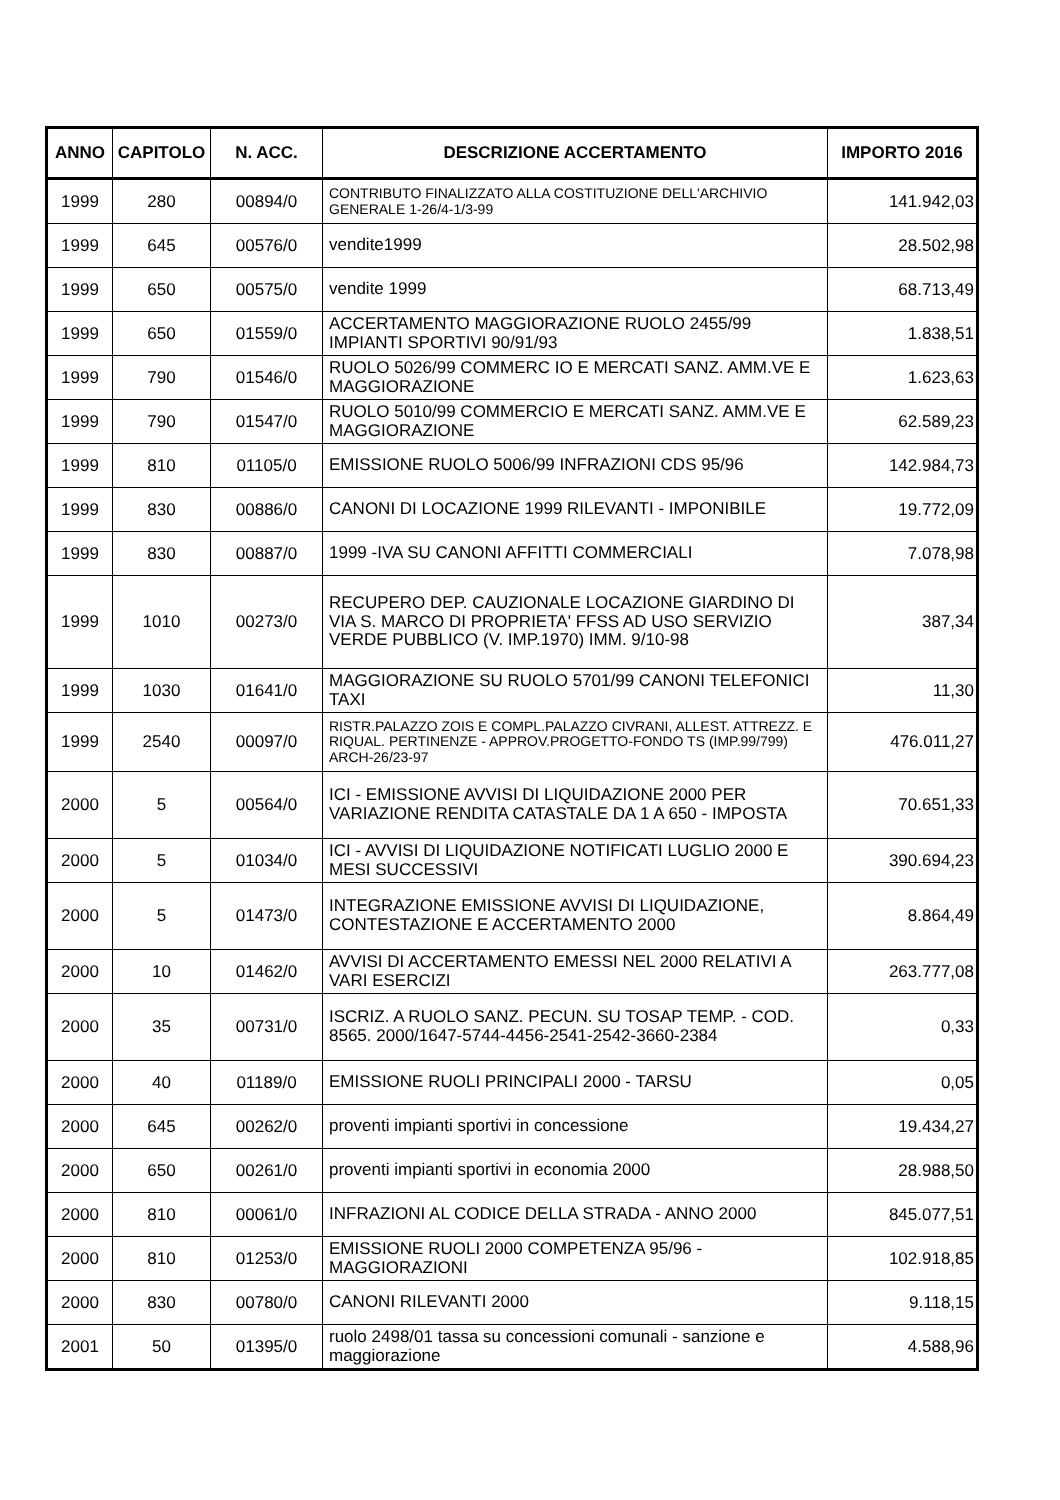| ANNO | CAPITOLO | N. ACC. | DESCRIZIONE ACCERTAMENTO | IMPORTO 2016 |
| --- | --- | --- | --- | --- |
| 1999 | 280 | 00894/0 | CONTRIBUTO FINALIZZATO ALLA COSTITUZIONE DELL'ARCHIVIO GENERALE 1-26/4-1/3-99 | 141.942,03 |
| 1999 | 645 | 00576/0 | vendite1999 | 28.502,98 |
| 1999 | 650 | 00575/0 | vendite 1999 | 68.713,49 |
| 1999 | 650 | 01559/0 | ACCERTAMENTO MAGGIORAZIONE RUOLO 2455/99 IMPIANTI SPORTIVI 90/91/93 | 1.838,51 |
| 1999 | 790 | 01546/0 | RUOLO 5026/99 COMMERC IO E MERCATI SANZ. AMM.VE E MAGGIORAZIONE | 1.623,63 |
| 1999 | 790 | 01547/0 | RUOLO 5010/99 COMMERCIO E MERCATI SANZ. AMM.VE E MAGGIORAZIONE | 62.589,23 |
| 1999 | 810 | 01105/0 | EMISSIONE RUOLO 5006/99 INFRAZIONI CDS 95/96 | 142.984,73 |
| 1999 | 830 | 00886/0 | CANONI DI LOCAZIONE 1999 RILEVANTI - IMPONIBILE | 19.772,09 |
| 1999 | 830 | 00887/0 | 1999 -IVA SU CANONI AFFITTI COMMERCIALI | 7.078,98 |
| 1999 | 1010 | 00273/0 | RECUPERO DEP. CAUZIONALE LOCAZIONE GIARDINO DI VIA S. MARCO DI PROPRIETA' FFSS AD USO SERVIZIO VERDE PUBBLICO (V. IMP.1970) IMM. 9/10-98 | 387,34 |
| 1999 | 1030 | 01641/0 | MAGGIORAZIONE SU RUOLO 5701/99 CANONI TELEFONICI TAXI | 11,30 |
| 1999 | 2540 | 00097/0 | RISTR.PALAZZO ZOIS E COMPL.PALAZZO CIVRANI, ALLEST. ATTREZZ. E RIQUAL. PERTINENZE - APPROV.PROGETTO-FONDO TS (IMP.99/799) ARCH-26/23-97 | 476.011,27 |
| 2000 | 5 | 00564/0 | ICI - EMISSIONE AVVISI DI LIQUIDAZIONE 2000 PER VARIAZIONE RENDITA CATASTALE DA 1 A 650 - IMPOSTA | 70.651,33 |
| 2000 | 5 | 01034/0 | ICI - AVVISI DI LIQUIDAZIONE NOTIFICATI LUGLIO 2000 E MESI SUCCESSIVI | 390.694,23 |
| 2000 | 5 | 01473/0 | INTEGRAZIONE EMISSIONE AVVISI DI LIQUIDAZIONE, CONTESTAZIONE E ACCERTAMENTO 2000 | 8.864,49 |
| 2000 | 10 | 01462/0 | AVVISI DI ACCERTAMENTO EMESSI NEL 2000 RELATIVI A VARI ESERCIZI | 263.777,08 |
| 2000 | 35 | 00731/0 | ISCRIZ. A RUOLO SANZ. PECUN. SU TOSAP TEMP. - COD. 8565. 2000/1647-5744-4456-2541-2542-3660-2384 | 0,33 |
| 2000 | 40 | 01189/0 | EMISSIONE RUOLI PRINCIPALI 2000 - TARSU | 0,05 |
| 2000 | 645 | 00262/0 | proventi impianti sportivi in concessione | 19.434,27 |
| 2000 | 650 | 00261/0 | proventi impianti sportivi in economia 2000 | 28.988,50 |
| 2000 | 810 | 00061/0 | INFRAZIONI AL CODICE DELLA STRADA - ANNO 2000 | 845.077,51 |
| 2000 | 810 | 01253/0 | EMISSIONE RUOLI 2000 COMPETENZA 95/96 - MAGGIORAZIONI | 102.918,85 |
| 2000 | 830 | 00780/0 | CANONI RILEVANTI 2000 | 9.118,15 |
| 2001 | 50 | 01395/0 | ruolo 2498/01 tassa su concessioni comunali - sanzione e maggiorazione | 4.588,96 |